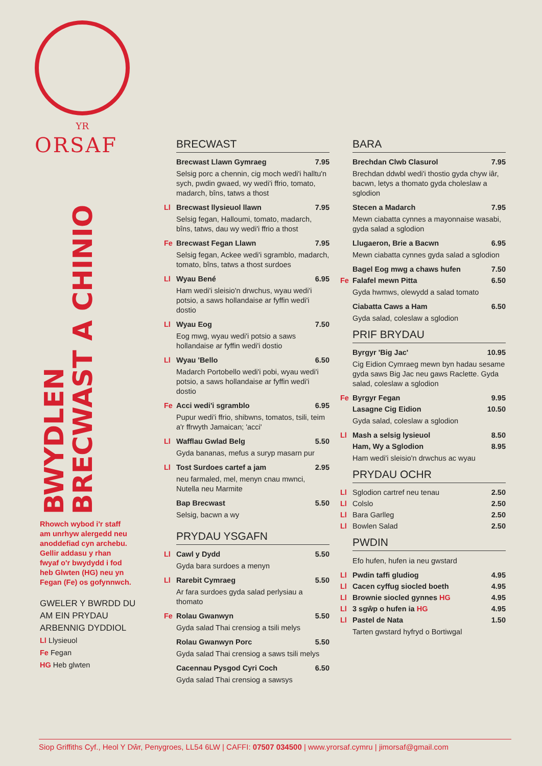YR
ORSAF
BWYDLEN
BRECWAST A CHINIO
Rhowch wybod i'r staff am unrhyw alergedd neu anoddefiad cyn archebu. Gellir addasu y rhan fwyaf o'r bwydydd i fod heb Glwten (HG) neu yn Fegan (Fe) os gofynnwch.
GWELER Y BWRDD DU AM EIN PRYDAU ARBENNIG DYDDIOL
Ll Llysieuol
Fe Fegan
HG Heb glwten
BRECWAST
Brecwast Llawn Gymraeg 7.95
Selsig porc a chennin, cig moch wedi'i halltu'n sych, pwdin gwaed, wy wedi'i ffrio, tomato, madarch, bîns, tatws a thost
Ll Brecwast llysieuol llawn 7.95
Selsig fegan, Halloumi, tomato, madarch, bîns, tatws, dau wy wedi'i ffrio a thost
Fe Brecwast Fegan Llawn 7.95
Selsig fegan, Ackee wedi'i sgramblo, madarch, tomato, bîns, tatws a thost surdoes
Ll Wyau Bené 6.95
Ham wedi'i sleisio'n drwchus, wyau wedi'i potsio, a saws hollandaise ar fyffin wedi'i dostio
Ll Wyau Eog 7.50
Eog mwg, wyau wedi'i potsio a saws hollandaise ar fyffin wedi'i dostio
Ll Wyau 'Bello 6.50
Madarch Portobello wedi'i pobi, wyau wedi'i potsio, a saws hollandaise ar fyffin wedi'i dostio
Fe Acci wedi'i sgramblo 6.95
Pupur wedi'i ffrio, shibwns, tomatos, tsili, teim a'r ffrwyth Jamaican; 'acci'
Ll Wafflau Gwlad Belg 5.50
Gyda bananas, mefus a suryp masarn pur
Ll Tost Surdoes cartef a jam 2.95
neu farmaled, mel, menyn cnau mwnci, Nutella neu Marmite
Bap Brecwast 5.50
Selsig, bacwn a wy
PRYDAU YSGAFN
Ll Cawl y Dydd 5.50
Gyda bara surdoes a menyn
Ll Rarebit Cymraeg 5.50
Ar fara surdoes gyda salad perlysiau a thomato
Fe Rolau Gwanwyn 5.50
Gyda salad Thai crensiog a tsili melys
Rolau Gwanwyn Porc 5.50
Gyda salad Thai crensiog a saws tsili melys
Cacennau Pysgod Cyri Coch 6.50
Gyda salad Thai crensiog a sawsys
BARA
Brechdan Clwb Clasurol 7.95
Brechdan ddwbl wedi'i thostio gyda chyw iâr, bacwn, letys a thomato gyda choleslaw a sglodion
Stecen a Madarch 7.95
Mewn ciabatta cynnes a mayonnaise wasabi, gyda salad a sglodion
Llugaeron, Brie a Bacwn 6.95
Mewn ciabatta cynnes gyda salad a sglodion
Bagel Eog mwg a chaws hufen 7.50
Fe Falafel mewn Pitta 6.50
Gyda hwmws, olewydd a salad tomato
Ciabatta Caws a Ham 6.50
Gyda salad, coleslaw a sglodion
PRIF BRYDAU
Byrgyr 'Big Jac' 10.95
Cig Eidion Cymraeg mewn byn hadau sesame gyda saws Big Jac neu gaws Raclette. Gyda salad, coleslaw a sglodion
Fe Byrgyr Fegan 9.95
Lasagne Cig Eidion 10.50
Gyda salad, coleslaw a sglodion
Ll Mash a selsig lysieuol 8.50
Ham, Wy a Sglodion 8.95
Ham wedi'i sleisio'n drwchus ac wyau
PRYDAU OCHR
Ll Sglodion cartref neu tenau 2.50
Ll Colslo 2.50
Ll Bara Garlleg 2.50
Ll Bowlen Salad 2.50
PWDIN
Efo hufen, hufen ia neu gwstard
Ll Pwdin taffi gludiog 4.95
Ll Cacen cyffug siocled boeth 4.95
Ll Brownie siocled gynnes HG 4.95
Ll 3 sgŵp o hufen ia HG 4.95
Ll Pastel de Nata 1.50
Tarten gwstard hyfryd o Bortiwgal
Siop Griffiths Cyf., Heol Y Dŵr, Penygroes, LL54 6LW | CAFFI: 07507 034500 | www.yrorsaf.cymru | jimorsaf@gmail.com